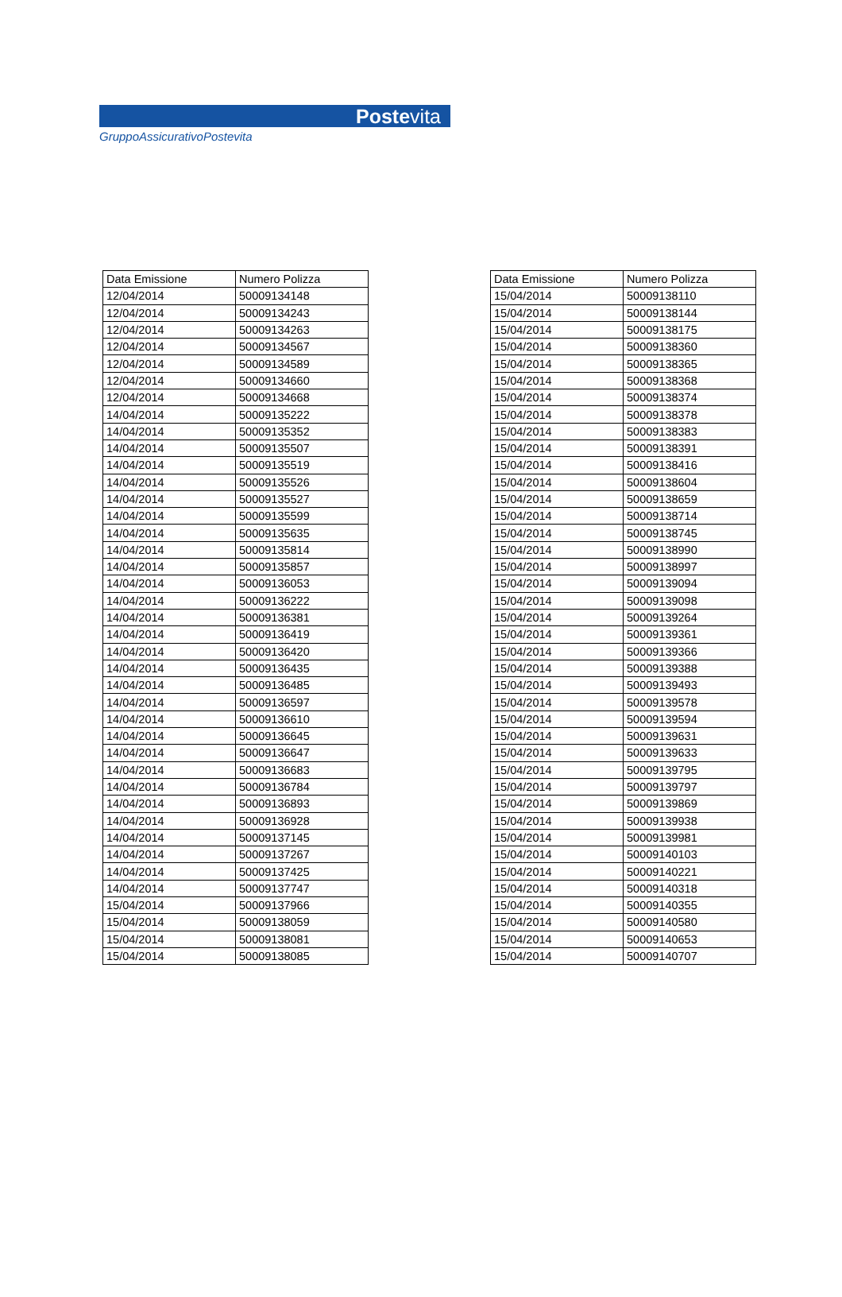Postevita
GruppoAssicurativoPostevita
| Data Emissione | Numero Polizza |
| --- | --- |
| 12/04/2014 | 50009134148 |
| 12/04/2014 | 50009134243 |
| 12/04/2014 | 50009134263 |
| 12/04/2014 | 50009134567 |
| 12/04/2014 | 50009134589 |
| 12/04/2014 | 50009134660 |
| 12/04/2014 | 50009134668 |
| 14/04/2014 | 50009135222 |
| 14/04/2014 | 50009135352 |
| 14/04/2014 | 50009135507 |
| 14/04/2014 | 50009135519 |
| 14/04/2014 | 50009135526 |
| 14/04/2014 | 50009135527 |
| 14/04/2014 | 50009135599 |
| 14/04/2014 | 50009135635 |
| 14/04/2014 | 50009135814 |
| 14/04/2014 | 50009135857 |
| 14/04/2014 | 50009136053 |
| 14/04/2014 | 50009136222 |
| 14/04/2014 | 50009136381 |
| 14/04/2014 | 50009136419 |
| 14/04/2014 | 50009136420 |
| 14/04/2014 | 50009136435 |
| 14/04/2014 | 50009136485 |
| 14/04/2014 | 50009136597 |
| 14/04/2014 | 50009136610 |
| 14/04/2014 | 50009136645 |
| 14/04/2014 | 50009136647 |
| 14/04/2014 | 50009136683 |
| 14/04/2014 | 50009136784 |
| 14/04/2014 | 50009136893 |
| 14/04/2014 | 50009136928 |
| 14/04/2014 | 50009137145 |
| 14/04/2014 | 50009137267 |
| 14/04/2014 | 50009137425 |
| 14/04/2014 | 50009137747 |
| 15/04/2014 | 50009137966 |
| 15/04/2014 | 50009138059 |
| 15/04/2014 | 50009138081 |
| 15/04/2014 | 50009138085 |
| Data Emissione | Numero Polizza |
| --- | --- |
| 15/04/2014 | 50009138110 |
| 15/04/2014 | 50009138144 |
| 15/04/2014 | 50009138175 |
| 15/04/2014 | 50009138360 |
| 15/04/2014 | 50009138365 |
| 15/04/2014 | 50009138368 |
| 15/04/2014 | 50009138374 |
| 15/04/2014 | 50009138378 |
| 15/04/2014 | 50009138383 |
| 15/04/2014 | 50009138391 |
| 15/04/2014 | 50009138416 |
| 15/04/2014 | 50009138604 |
| 15/04/2014 | 50009138659 |
| 15/04/2014 | 50009138714 |
| 15/04/2014 | 50009138745 |
| 15/04/2014 | 50009138990 |
| 15/04/2014 | 50009138997 |
| 15/04/2014 | 50009139094 |
| 15/04/2014 | 50009139098 |
| 15/04/2014 | 50009139264 |
| 15/04/2014 | 50009139361 |
| 15/04/2014 | 50009139366 |
| 15/04/2014 | 50009139388 |
| 15/04/2014 | 50009139493 |
| 15/04/2014 | 50009139578 |
| 15/04/2014 | 50009139594 |
| 15/04/2014 | 50009139631 |
| 15/04/2014 | 50009139633 |
| 15/04/2014 | 50009139795 |
| 15/04/2014 | 50009139797 |
| 15/04/2014 | 50009139869 |
| 15/04/2014 | 50009139938 |
| 15/04/2014 | 50009139981 |
| 15/04/2014 | 50009140103 |
| 15/04/2014 | 50009140221 |
| 15/04/2014 | 50009140318 |
| 15/04/2014 | 50009140355 |
| 15/04/2014 | 50009140580 |
| 15/04/2014 | 50009140653 |
| 15/04/2014 | 50009140707 |